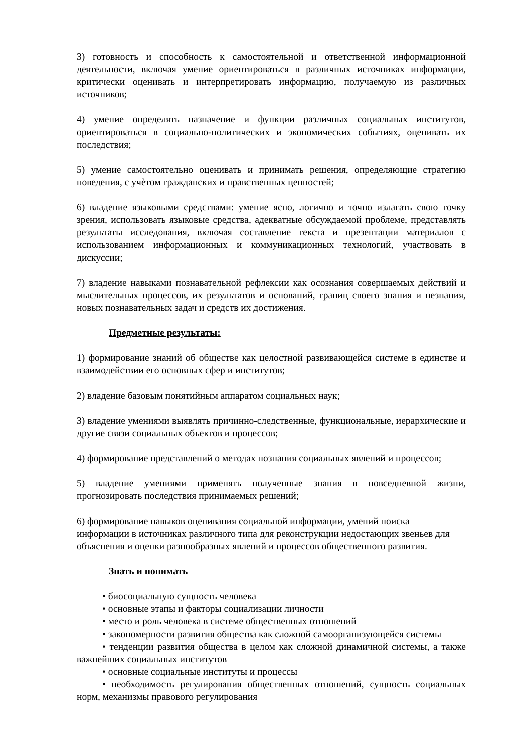3) готовность и способность к самостоятельной и ответственной информационной деятельности, включая умение ориентироваться в различных источниках информации, критически оценивать и интерпретировать информацию, получаемую из различных источников;
4) умение определять назначение и функции различных социальных институтов, ориентироваться в социально-политических и экономических событиях, оценивать их последствия;
5) умение самостоятельно оценивать и принимать решения, определяющие стратегию поведения, с учѐтом гражданских и нравственных ценностей;
6) владение языковыми средствами: умение ясно, логично и точно излагать свою точку зрения, использовать языковые средства, адекватные обсуждаемой проблеме, представлять результаты исследования, включая составление текста и презентации материалов с использованием информационных и коммуникационных технологий, участвовать в дискуссии;
7) владение навыками познавательной рефлексии как осознания совершаемых действий и мыслительных процессов, их результатов и оснований, границ своего знания и незнания, новых познавательных задач и средств их достижения.
Предметные результаты:
1) формирование знаний об обществе как целостной развивающейся системе в единстве и взаимодействии его основных сфер и институтов;
2) владение базовым понятийным аппаратом социальных наук;
3) владение умениями выявлять причинно-следственные, функциональные, иерархические и другие связи социальных объектов и процессов;
4) формирование представлений о методах познания социальных явлений и процессов;
5) владение умениями применять полученные знания в повседневной жизни, прогнозировать последствия принимаемых решений;
6) формирование навыков оценивания социальной информации, умений поиска
информации в источниках различного типа для реконструкции недостающих звеньев для объяснения и оценки разнообразных явлений и процессов общественного развития.
Знать и понимать
• биосоциальную сущность человека
• основные этапы и факторы социализации личности
• место и роль человека в системе общественных отношений
• закономерности развития общества как сложной самоорганизующейся системы
• тенденции развития общества в целом как сложной динамичной системы, а также важнейших социальных институтов
• основные социальные институты и процессы
• необходимость регулирования общественных отношений, сущность социальных норм, механизмы правового регулирования